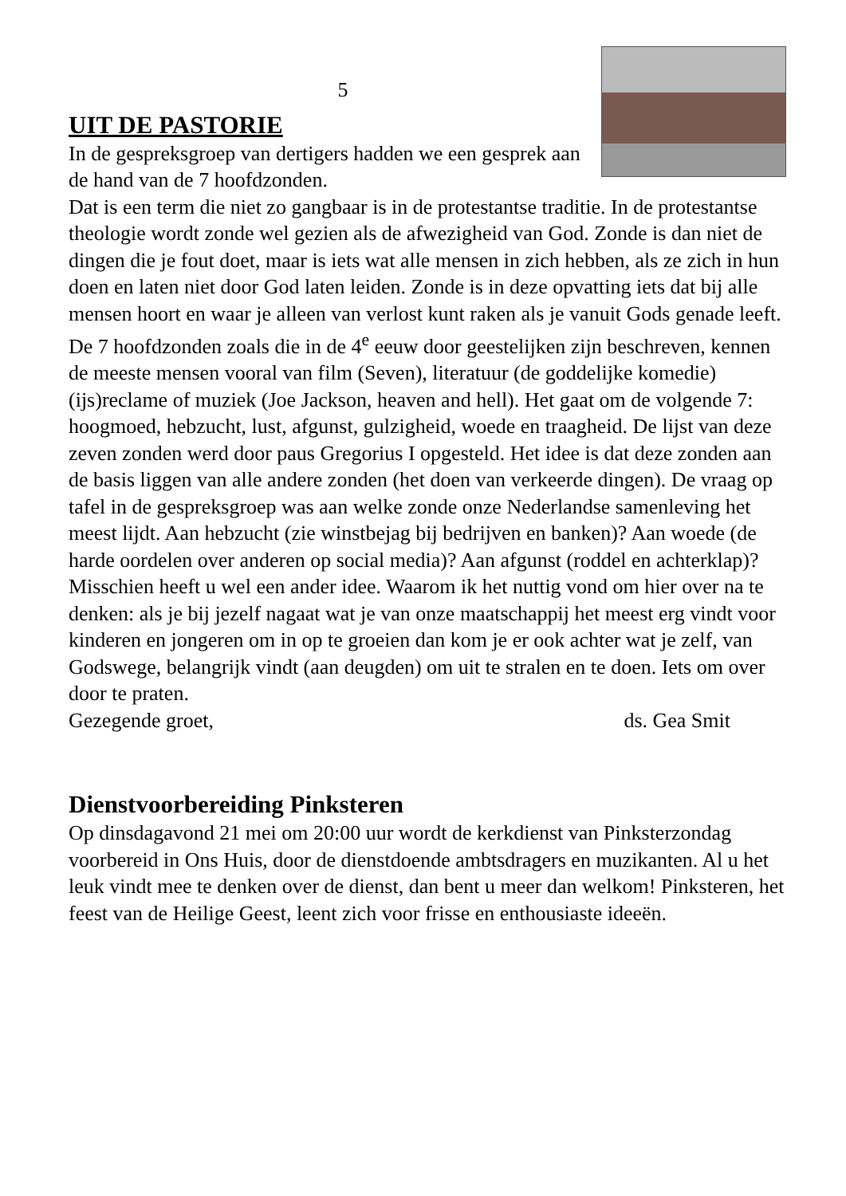5
UIT DE PASTORIE
In de gespreksgroep van dertigers hadden we een gesprek aan de hand van de 7 hoofdzonden.
Dat is een term die niet zo gangbaar is in de protestantse traditie. In de protestantse theologie wordt zonde wel gezien als de afwezigheid van God. Zonde is dan niet de dingen die je fout doet, maar is iets wat alle mensen in zich hebben, als ze zich in hun doen en laten niet door God laten leiden. Zonde is in deze opvatting iets dat bij alle mensen hoort en waar je alleen van verlost kunt raken als je vanuit Gods genade leeft. De 7 hoofdzonden zoals die in de 4<sup>e</sup> eeuw door geestelijken zijn beschreven, kennen de meeste mensen vooral van film (Seven), literatuur (de goddelijke komedie) (ijs)reclame of muziek (Joe Jackson, heaven and hell). Het gaat om de volgende 7: hoogmoed, hebzucht, lust, afgunst, gulzigheid, woede en traagheid. De lijst van deze zeven zonden werd door paus Gregorius I opgesteld. Het idee is dat deze zonden aan de basis liggen van alle andere zonden (het doen van verkeerde dingen). De vraag op tafel in de gespreksgroep was aan welke zonde onze Nederlandse samenleving het meest lijdt. Aan hebzucht (zie winstbejag bij bedrijven en banken)? Aan woede (de harde oordelen over anderen op social media)? Aan afgunst (roddel en achterklap)? Misschien heeft u wel een ander idee. Waarom ik het nuttig vond om hier over na te denken: als je bij jezelf nagaat wat je van onze maatschappij het meest erg vindt voor kinderen en jongeren om in op te groeien dan kom je er ook achter wat je zelf, van Godswege, belangrijk vindt (aan deugden) om uit te stralen en te doen. Iets om over door te praten.
Gezegende groet, ds. Gea Smit
Dienstvoorbereiding Pinksteren
Op dinsdagavond 21 mei om 20:00 uur wordt de kerkdienst van Pinksterzondag voorbereid in Ons Huis, door de dienstdoende ambtsdragers en muzikanten. Al u het leuk vindt mee te denken over de dienst, dan bent u meer dan welkom! Pinksteren, het feest van de Heilige Geest, leent zich voor frisse en enthousiaste ideeën.